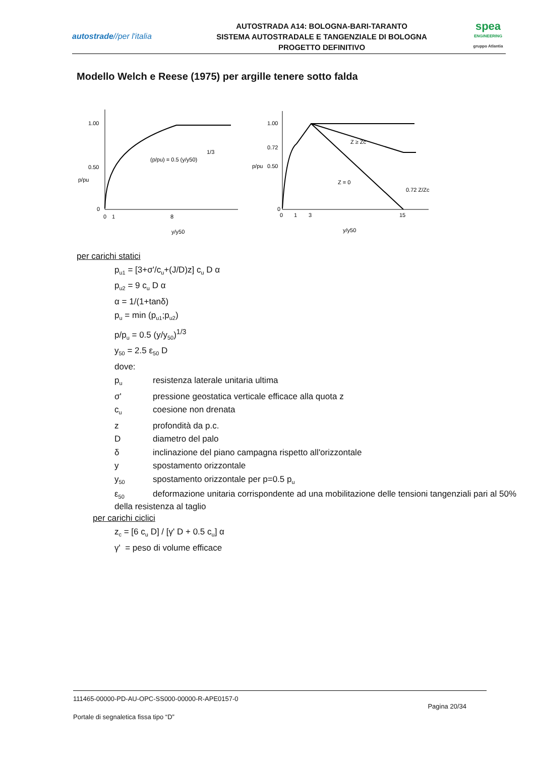autostrade//per l'italia
AUTOSTRADA A14: BOLOGNA-BARI-TARANTO
SISTEMA AUTOSTRADALE E TANGENZIALE DI BOLOGNA
PROGETTO DEFINITIVO
spea
ENGINEERING
gruppo Atlantia
Modello Welch e Reese (1975) per argille tenere sotto falda
1.00
0.50
0
p/pu
0
1
8
y/y50
(p/pu) = 0.5 (y/y50)
1/3
1.00
0.72
0.50
0
p/pu
0
1
3
15
y/y50
Z ≥ Zc
Z = 0
0.72 Z/Zc
per carichi statici
p<sub>u1</sub> = [3+σ'/c<sub>u</sub>+(J/D)z] c<sub>u</sub> D α
p<sub>u2</sub> = 9 c<sub>u</sub> D α
α = 1/(1+tanδ)
p<sub>u</sub> = min (p<sub>u1</sub>;p<sub>u2</sub>)
p/p<sub>u</sub> = 0.5 (y/y<sub>50</sub>)<sup>1/3</sup>
y<sub>50</sub> = 2.5 ε<sub>50</sub> D
dove:
p<sub>u</sub> resistenza laterale unitaria ultima
σ' pressione geostatica verticale efficace alla quota z
c<sub>u</sub> coesione non drenata
z profondità da p.c.
Ddiametro del palo
δ inclinazione del piano campagna rispetto all'orizzontale
y spostamento orizzontale
y<sub>50</sub> spostamento orizzontale per p=0.5 p<sub>u</sub>
ε<sub>50</sub> deformazione unitaria corrispondente ad una mobilitazione delle tensioni tangenziali pari al 50% della resistenza al taglio
per carichi ciclici
z<sub>c</sub> = [6 c<sub>u</sub> D] / [γ' D + 0.5 c<sub>u</sub>] α
γ' = peso di volume efficace
111465-00000-PD-AU-OPC-SS000-00000-R-APE0157-0
Pagina 20/34
Portale di segnaletica fissa tipo “D”